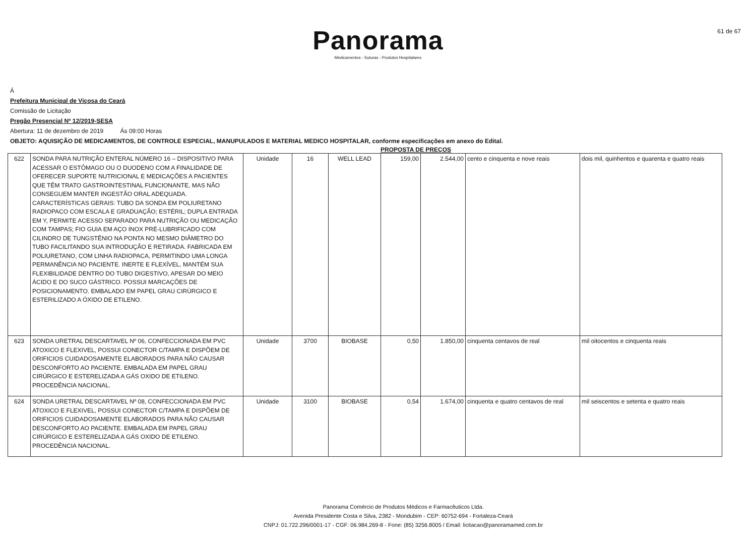61 de 67
Panorama
Medicamentos - Suturas - Produtos Hospitalares
Á
Prefeitura Municipal de Viçosa do Ceará
Comissão de Licitação
Pregão Presencial Nº 12/2019-SESA
Abertura: 11 de dezembro de 2019 Ás 09:00 Horas
OBJETO: AQUISIÇÃO DE MEDICAMENTOS, DE CONTROLE ESPECIAL, MANUPULADOS E MATERIAL MEDICO HOSPITALAR, conforme especificações em anexo do Edital.
PROPOSTA DE PREÇOS
| 622 | SONDA PARA NUTRIÇÃO ENTERAL NÚMERO 16 – DISPOSITIVO PARA ACESSAR O ESTÔMAGO OU O DUODENO COM A FINALIDADE DE OFERECER SUPORTE NUTRICIONAL E MEDICAÇÕES A PACIENTES QUE TÊM TRATO GASTROINTESTINAL FUNCIONANTE, MAS NÃO CONSEGUEM MANTER INGESTÃO ORAL ADEQUADA. CARACTERÍSTICAS GERAIS: TUBO DA SONDA EM POLIURETANO RADIOPACO COM ESCALA E GRADUAÇÃO; ESTÉRIL; DUPLA ENTRADA EM Y, PERMITE ACESSO SEPARADO PARA NUTRIÇÃO OU MEDICAÇÃO COM TAMPAS; FIO GUIA EM AÇO INOX PRÉ-LUBRIFICADO COM CILINDRO DE TUNGSTÊNIO NA PONTA NO MESMO DIÂMETRO DO TUBO FACILITANDO SUA INTRODUÇÃO E RETIRADA. FABRICADA EM POLIURETANO, COM LINHA RADIOPACA, PERMITINDO UMA LONGA PERMANÊNCIA NO PACIENTE. INERTE E FLEXÍVEL, MANTÉM SUA FLEXIBILIDADE DENTRO DO TUBO DIGESTIVO, APESAR DO MEIO ÁCIDO E DO SUCO GÁSTRICO. POSSUI MARCAÇÕES DE POSICIONAMENTO. EMBALADO EM PAPEL GRAU CIRÚRGICO E ESTERILIZADO A ÓXIDO DE ETILENO. | Unidade | 16 | WELL LEAD | 159,00 | 2.544,00 | cento e cinquenta e nove reais | dois mil, quinhentos e quarenta e quatro reais |
| 623 | SONDA URETRAL DESCARTAVEL Nº 06, CONFECCIONADA EM PVC ATOXICO E FLEXIVEL, POSSUI CONECTOR C/TAMPA E DISPÕEM DE ORIFICIOS CUIDADOSAMENTE ELABORADOS PARA NÃO CAUSAR DESCONFORTO AO PACIENTE. EMBALADA EM PAPEL GRAU CIRÚRGICO E ESTERELIZADA A GÁS OXIDO DE ETILENO. PROCEDÊNCIA NACIONAL. | Unidade | 3700 | BIOBASE | 0,50 | 1.850,00 | cinquenta centavos de real | mil oitocentos e cinquenta reais |
| 624 | SONDA URETRAL DESCARTAVEL Nº 08, CONFECCIONADA EM PVC ATOXICO E FLEXIVEL, POSSUI CONECTOR C/TAMPA E DISPÕEM DE ORIFICIOS CUIDADOSAMENTE ELABORADOS PARA NÃO CAUSAR DESCONFORTO AO PACIENTE. EMBALADA EM PAPEL GRAU CIRÚRGICO E ESTERELIZADA A GÁS OXIDO DE ETILENO. PROCEDÊNCIA NACIONAL. | Unidade | 3100 | BIOBASE | 0,54 | 1.674,00 | cinquenta e quatro centavos de real | mil seiscentos e setenta e quatro reais |
Panorama Comércio de Produtos Médicos e Farmacêuticos Ltda.
Avenida Presidente Costa e Silva, 2382 - Mondubim - CEP: 60752-694 - Fortaleza-Ceará
CNPJ: 01.722.296/0001-17 - CGF: 06.984.269-8 - Fone: (85) 3256.8005 / Email: licitacao@panoramamed.com.br